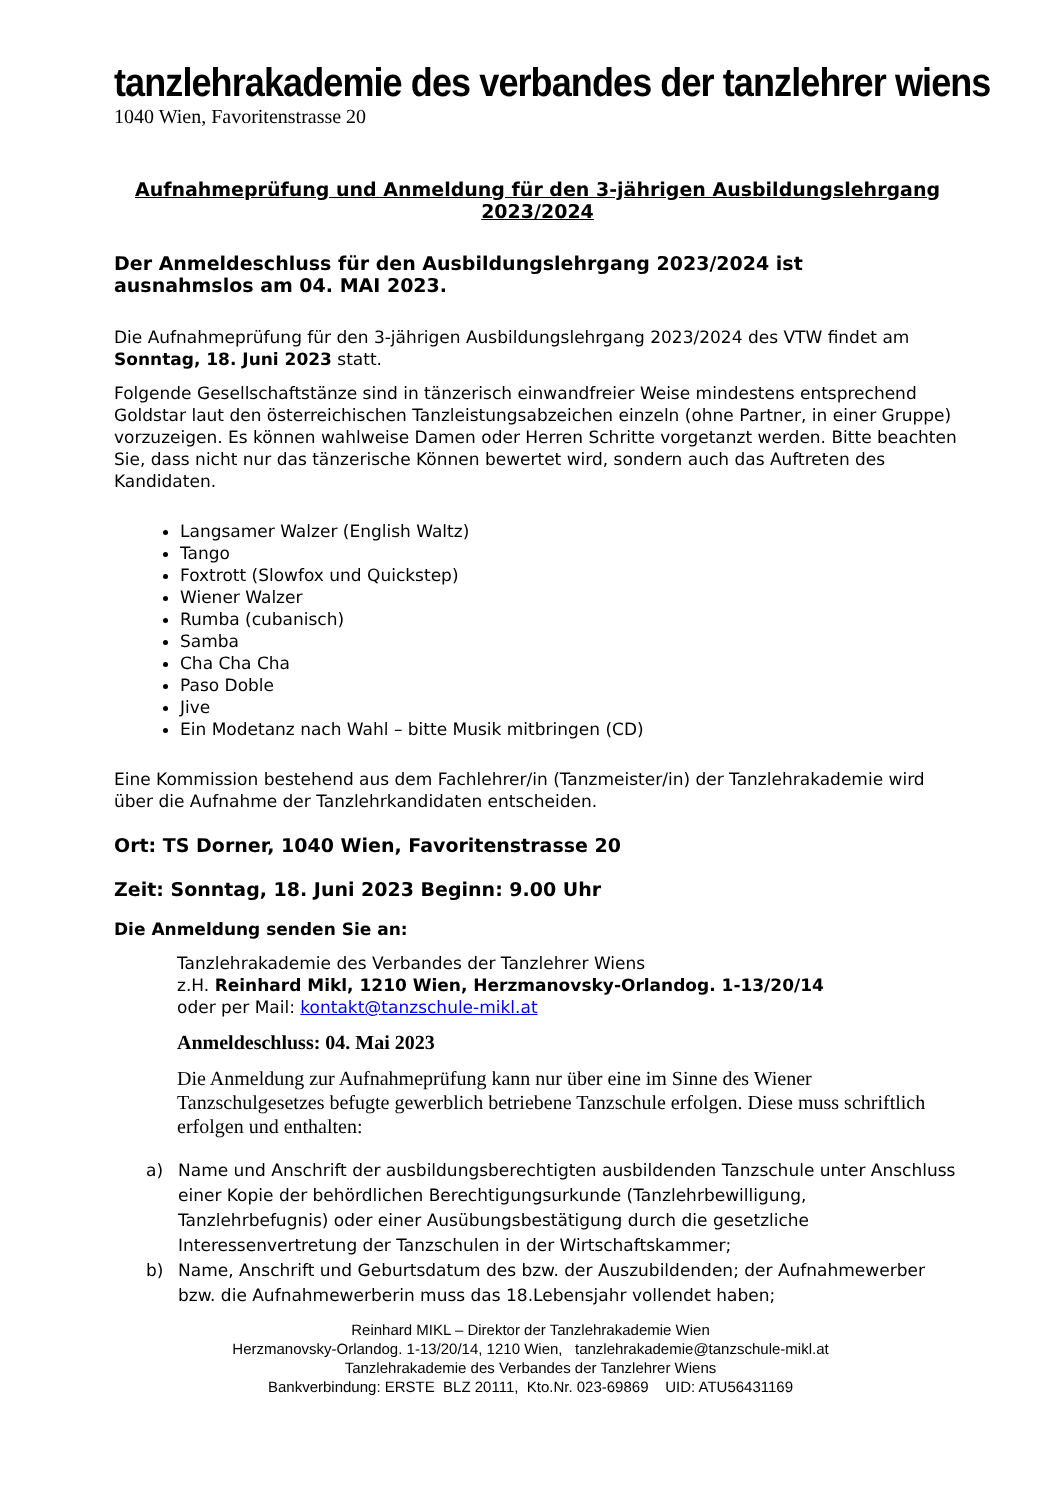tanzlehrakademie des verbandes der tanzlehrer wiens
1040 Wien, Favoritenstrasse 20
Aufnahmeprüfung und Anmeldung für den 3-jährigen Ausbildungslehrgang
2023/2024
Der Anmeldeschluss für den Ausbildungslehrgang 2023/2024 ist
ausnahmslos am 04. MAI 2023.
Die Aufnahmeprüfung für den 3-jährigen Ausbildungslehrgang 2023/2024 des VTW findet am Sonntag, 18. Juni 2023 statt.
Folgende Gesellschaftstänze sind in tänzerisch einwandfreier Weise mindestens entsprechend Goldstar laut den österreichischen Tanzleistungsabzeichen einzeln (ohne Partner, in einer Gruppe) vorzuzeigen. Es können wahlweise Damen oder Herren Schritte vorgetanzt werden. Bitte beachten Sie, dass nicht nur das tänzerische Können bewertet wird, sondern auch das Auftreten des Kandidaten.
Langsamer Walzer (English Waltz)
Tango
Foxtrott (Slowfox und Quickstep)
Wiener Walzer
Rumba (cubanisch)
Samba
Cha Cha Cha
Paso Doble
Jive
Ein Modetanz nach Wahl – bitte Musik mitbringen (CD)
Eine Kommission bestehend aus dem Fachlehrer/in (Tanzmeister/in) der Tanzlehrakademie wird über die Aufnahme der Tanzlehrkandidaten entscheiden.
Ort: TS Dorner, 1040 Wien, Favoritenstrasse 20
Zeit: Sonntag, 18. Juni 2023 Beginn: 9.00 Uhr
Die Anmeldung senden Sie an:
Tanzlehrakademie des Verbandes der Tanzlehrer Wiens
z.H. Reinhard Mikl, 1210 Wien, Herzmanovsky-Orlandog. 1-13/20/14
oder per Mail: kontakt@tanzschule-mikl.at
Anmeldeschluss: 04. Mai 2023
Die Anmeldung zur Aufnahmeprüfung kann nur über eine im Sinne des Wiener Tanzschulgesetzes befugte gewerblich betriebene Tanzschule erfolgen. Diese muss schriftlich erfolgen und enthalten:
a) Name und Anschrift der ausbildungsberechtigten ausbildenden Tanzschule unter Anschluss einer Kopie der behördlichen Berechtigungsurkunde (Tanzlehrbewilligung, Tanzlehrbefugnis) oder einer Ausübungsbestätigung durch die gesetzliche Interessenvertretung der Tanzschulen in der Wirtschaftskammer;
b) Name, Anschrift und Geburtsdatum des bzw. der Auszubildenden; der Aufnahmewerber bzw. die Aufnahmewerberin muss das 18.Lebensjahr vollendet haben;
Reinhard MIKL – Direktor der Tanzlehrakademie Wien
Herzmanovsky-Orlandog. 1-13/20/14, 1210 Wien, tanzlehrakademie@tanzschule-mikl.at
Tanzlehrakademie des Verbandes der Tanzlehrer Wiens
Bankverbindung: ERSTE BLZ 20111, Kto.Nr. 023-69869 UID: ATU56431169